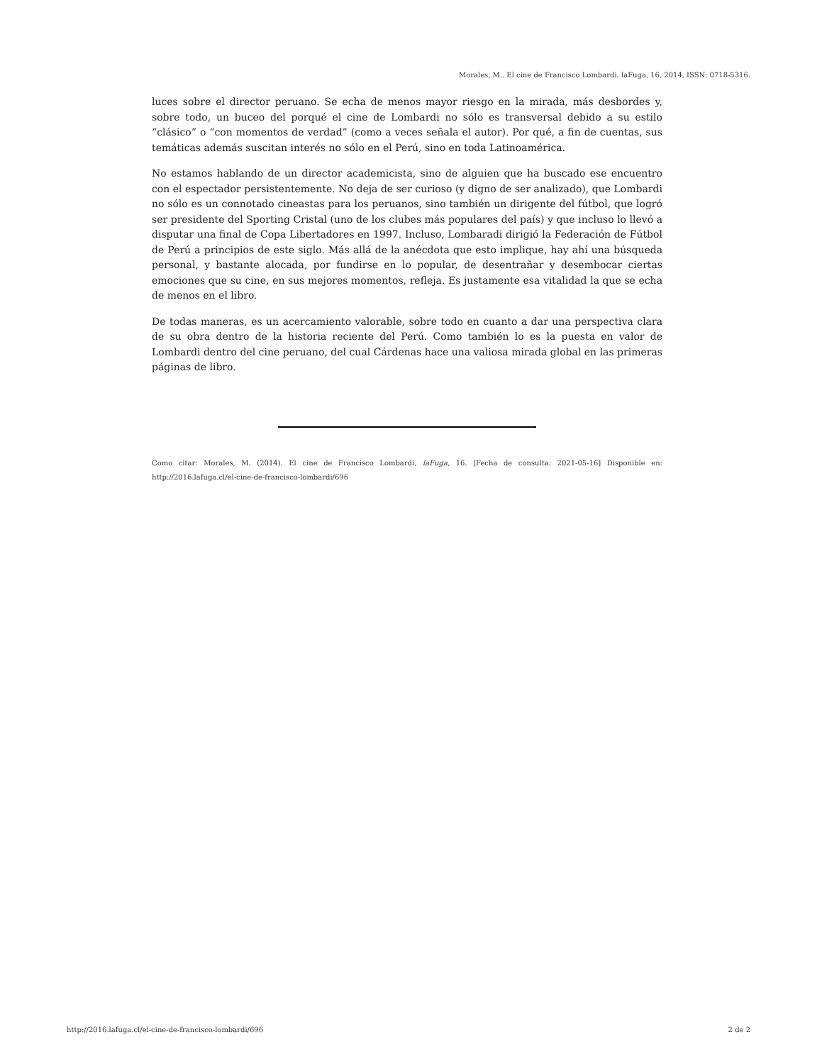Morales, M.. El cine de Francisco Lombardi. laFuga, 16, 2014, ISSN: 0718-5316.
luces sobre el director peruano. Se echa de menos mayor riesgo en la mirada, más desbordes y, sobre todo, un buceo del porqué el cine de Lombardi no sólo es transversal debido a su estilo “clásico” o “con momentos de verdad” (como a veces señala el autor). Por qué, a fin de cuentas, sus temáticas además suscitan interés no sólo en el Perú, sino en toda Latinoamérica.
No estamos hablando de un director academicista, sino de alguien que ha buscado ese encuentro con el espectador persistentemente. No deja de ser curioso (y digno de ser analizado), que Lombardi no sólo es un connotado cineastas para los peruanos, sino también un dirigente del fútbol, que logró ser presidente del Sporting Cristal (uno de los clubes más populares del país) y que incluso lo llevó a disputar una final de Copa Libertadores en 1997. Incluso, Lombaradi dirigió la Federación de Fútbol de Perú a principios de este siglo. Más allá de la anécdota que esto implique, hay ahí una búsqueda personal, y bastante alocada, por fundirse en lo popular, de desentrañar y desembocar ciertas emociones que su cine, en sus mejores momentos, refleja. Es justamente esa vitalidad la que se echa de menos en el libro.
De todas maneras, es un acercamiento valorable, sobre todo en cuanto a dar una perspectiva clara de su obra dentro de la historia reciente del Perú. Como también lo es la puesta en valor de Lombardi dentro del cine peruano, del cual Cárdenas hace una valiosa mirada global en las primeras páginas de libro.
Como citar: Morales, M. (2014). El cine de Francisco Lombardi, laFuga, 16. [Fecha de consulta: 2021-05-16] Disponible en: http://2016.lafuga.cl/el-cine-de-francisco-lombardi/696
http://2016.lafuga.cl/el-cine-de-francisco-lombardi/696 2 de 2